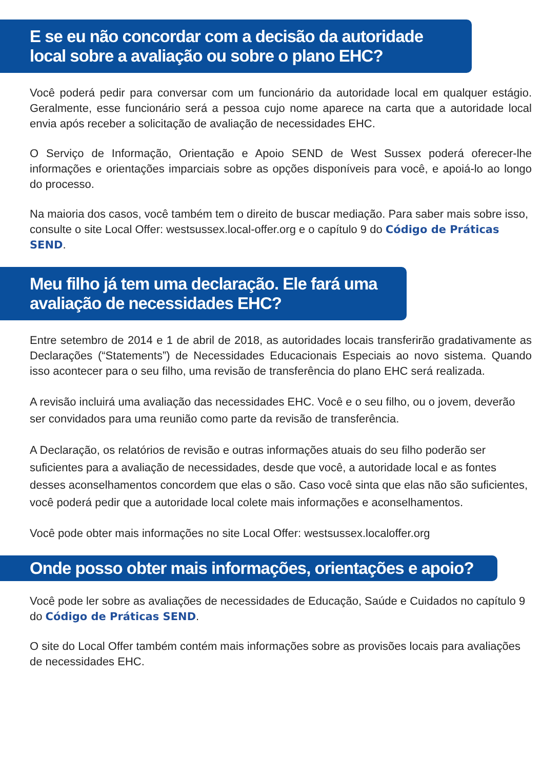E se eu não concordar com a decisão da autoridade local sobre a avaliação ou sobre o plano EHC?
Você poderá pedir para conversar com um funcionário da autoridade local em qualquer estágio. Geralmente, esse funcionário será a pessoa cujo nome aparece na carta que a autoridade local envia após receber a solicitação de avaliação de necessidades EHC.
O Serviço de Informação, Orientação e Apoio SEND de West Sussex poderá oferecer-lhe informações e orientações imparciais sobre as opções disponíveis para você, e apoiá-lo ao longo do processo.
Na maioria dos casos, você também tem o direito de buscar mediação. Para saber mais sobre isso, consulte o site Local Offer: westsussex.local-offer.org e o capítulo 9 do Código de Práticas SEND.
Meu filho já tem uma declaração. Ele fará uma avaliação de necessidades EHC?
Entre setembro de 2014 e 1 de abril de 2018, as autoridades locais transferirão gradativamente as Declarações (“Statements”) de Necessidades Educacionais Especiais ao novo sistema. Quando isso acontecer para o seu filho, uma revisão de transferência do plano EHC será realizada.
A revisão incluirá uma avaliação das necessidades EHC. Você e o seu filho, ou o jovem, deverão ser convidados para uma reunião como parte da revisão de transferência.
A Declaração, os relatórios de revisão e outras informações atuais do seu filho poderão ser suficientes para a avaliação de necessidades, desde que você, a autoridade local e as fontes desses aconselhamentos concordem que elas o são. Caso você sinta que elas não são suficientes, você poderá pedir que a autoridade local colete mais informações e aconselhamentos.
Você pode obter mais informações no site Local Offer: westsussex.localoffer.org
Onde posso obter mais informações, orientações e apoio?
Você pode ler sobre as avaliações de necessidades de Educação, Saúde e Cuidados no capítulo 9 do Código de Práticas SEND.
O site do Local Offer também contém mais informações sobre as provisões locais para avaliações de necessidades EHC.